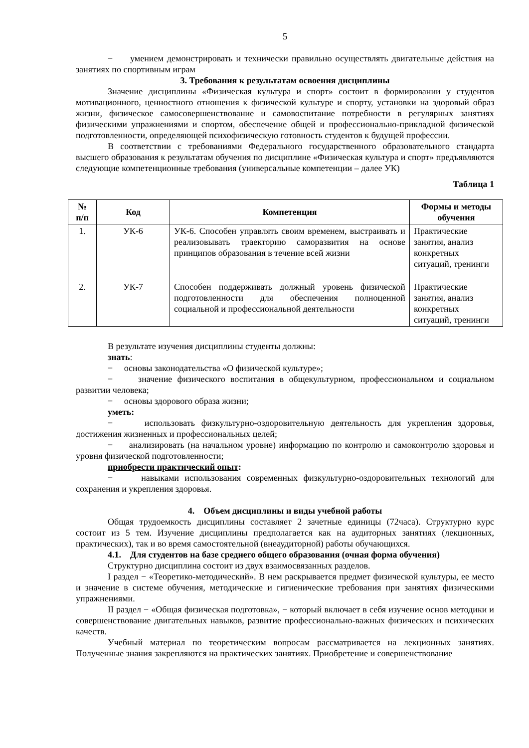5
− умением демонстрировать и технически правильно осуществлять двигательные действия на занятиях по спортивным играм
3. Требования к результатам освоения дисциплины
Значение дисциплины «Физическая культура и спорт» состоит в формировании у студентов мотивационного, ценностного отношения к физической культуре и спорту, установки на здоровый образ жизни, физическое самосовершенствование и самовоспитание потребности в регулярных занятиях физическими упражнениями и спортом, обеспечение общей и профессионально-прикладной физической подготовленности, определяющей психофизическую готовность студентов к будущей профессии.
В соответствии с требованиями Федерального государственного образовательного стандарта высшего образования к результатам обучения по дисциплине «Физическая культура и спорт» предъявляются следующие компетенционные требования (универсальные компетенции – далее УК)
Таблица 1
| № п/п | Код | Компетенция | Формы и методы обучения |
| --- | --- | --- | --- |
| 1. | УК-6 | УК-6. Способен управлять своим временем, выстраивать и реализовывать траекторию саморазвития на основе принципов образования в течение всей жизни | Практические занятия, анализ конкретных ситуаций, тренинги |
| 2. | УК-7 | Способен поддерживать должный уровень физической подготовленности для обеспечения полноценной социальной и профессиональной деятельности | Практические занятия, анализ конкретных ситуаций, тренинги |
В результате изучения дисциплины студенты должны:
знать:
− основы законодательства «О физической культуре»;
− значение физического воспитания в общекультурном, профессиональном и социальном развитии человека;
− основы здорового образа жизни;
уметь:
− использовать физкультурно-оздоровительную деятельность для укрепления здоровья, достижения жизненных и профессиональных целей;
− анализировать (на начальном уровне) информацию по контролю и самоконтролю здоровья и уровня физической подготовленности;
приобрести практический опыт:
− навыками использования современных физкультурно-оздоровительных технологий для сохранения и укрепления здоровья.
4. Объем дисциплины и виды учебной работы
Общая трудоемкость дисциплины составляет 2 зачетные единицы (72часа). Структурно курс состоит из 5 тем. Изучение дисциплины предполагается как на аудиторных занятиях (лекционных, практических), так и во время самостоятельной (внеаудиторной) работы обучающихся.
4.1. Для студентов на базе среднего общего образования (очная форма обучения)
Структурно дисциплина состоит из двух взаимосвязанных разделов.
I раздел − «Теоретико-методический». В нем раскрывается предмет физической культуры, ее место и значение в системе обучения, методические и гигиенические требования при занятиях физическими упражнениями.
II раздел − «Общая физическая подготовка», − который включает в себя изучение основ методики и совершенствование двигательных навыков, развитие профессионально-важных физических и психических качеств.
Учебный материал по теоретическим вопросам рассматривается на лекционных занятиях. Полученные знания закрепляются на практических занятиях. Приобретение и совершенствование